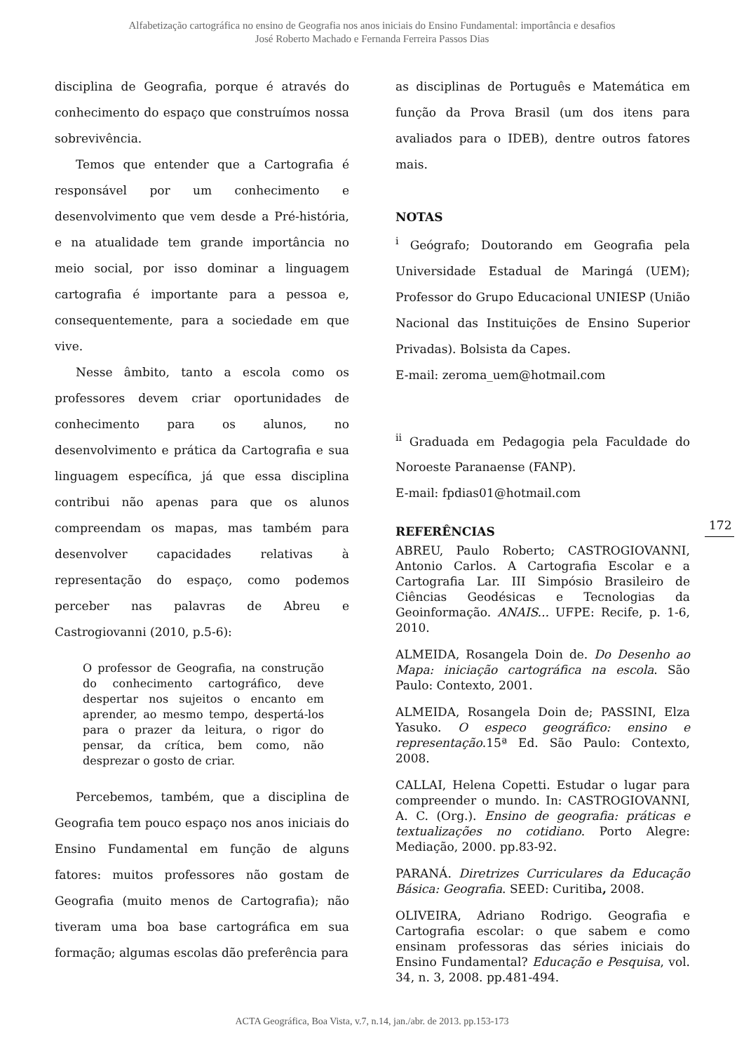Alfabetização cartográfica no ensino de Geografia nos anos iniciais do Ensino Fundamental: importância e desafios
José Roberto Machado e Fernanda Ferreira Passos Dias
disciplina de Geografia, porque é através do conhecimento do espaço que construímos nossa sobrevivência.
Temos que entender que a Cartografia é responsável por um conhecimento e desenvolvimento que vem desde a Pré-história, e na atualidade tem grande importância no meio social, por isso dominar a linguagem cartografia é importante para a pessoa e, consequentemente, para a sociedade em que vive.
Nesse âmbito, tanto a escola como os professores devem criar oportunidades de conhecimento para os alunos, no desenvolvimento e prática da Cartografia e sua linguagem específica, já que essa disciplina contribui não apenas para que os alunos compreendam os mapas, mas também para desenvolver capacidades relativas à representação do espaço, como podemos perceber nas palavras de Abreu e Castrogiovanni (2010, p.5-6):
O professor de Geografia, na construção do conhecimento cartográfico, deve despertar nos sujeitos o encanto em aprender, ao mesmo tempo, despertá-los para o prazer da leitura, o rigor do pensar, da crítica, bem como, não desprezar o gosto de criar.
Percebemos, também, que a disciplina de Geografia tem pouco espaço nos anos iniciais do Ensino Fundamental em função de alguns fatores: muitos professores não gostam de Geografia (muito menos de Cartografia); não tiveram uma boa base cartográfica em sua formação; algumas escolas dão preferência para
as disciplinas de Português e Matemática em função da Prova Brasil (um dos itens para avaliados para o IDEB), dentre outros fatores mais.
NOTAS
<sup>i</sup> Geógrafo; Doutorando em Geografia pela Universidade Estadual de Maringá (UEM); Professor do Grupo Educacional UNIESP (União Nacional das Instituições de Ensino Superior Privadas). Bolsista da Capes.
E-mail: zeroma_uem@hotmail.com
<sup>ii</sup> Graduada em Pedagogia pela Faculdade do Noroeste Paranaense (FANP).
E-mail: fpdias01@hotmail.com
REFERÊNCIAS
ABREU, Paulo Roberto; CASTROGIOVANNI, Antonio Carlos. A Cartografia Escolar e a Cartografia Lar. III Simpósio Brasileiro de Ciências Geodésicas e Tecnologias da Geoinformação. ANAIS... UFPE: Recife, p. 1-6, 2010.
ALMEIDA, Rosangela Doin de. Do Desenho ao Mapa: iniciação cartográfica na escola. São Paulo: Contexto, 2001.
ALMEIDA, Rosangela Doin de; PASSINI, Elza Yasuko. O especo geográfico: ensino e representação.15ª Ed. São Paulo: Contexto, 2008.
CALLAI, Helena Copetti. Estudar o lugar para compreender o mundo. In: CASTROGIOVANNI, A. C. (Org.). Ensino de geografia: práticas e textualizações no cotidiano. Porto Alegre: Mediação, 2000. pp.83-92.
PARANÁ. Diretrizes Curriculares da Educação Básica: Geografia. SEED: Curitiba, 2008.
OLIVEIRA, Adriano Rodrigo. Geografia e Cartografia escolar: o que sabem e como ensinam professoras das séries iniciais do Ensino Fundamental? Educação e Pesquisa, vol. 34, n. 3, 2008. pp.481-494.
172
ACTA Geográfica, Boa Vista, v.7, n.14, jan./abr. de 2013. pp.153-173